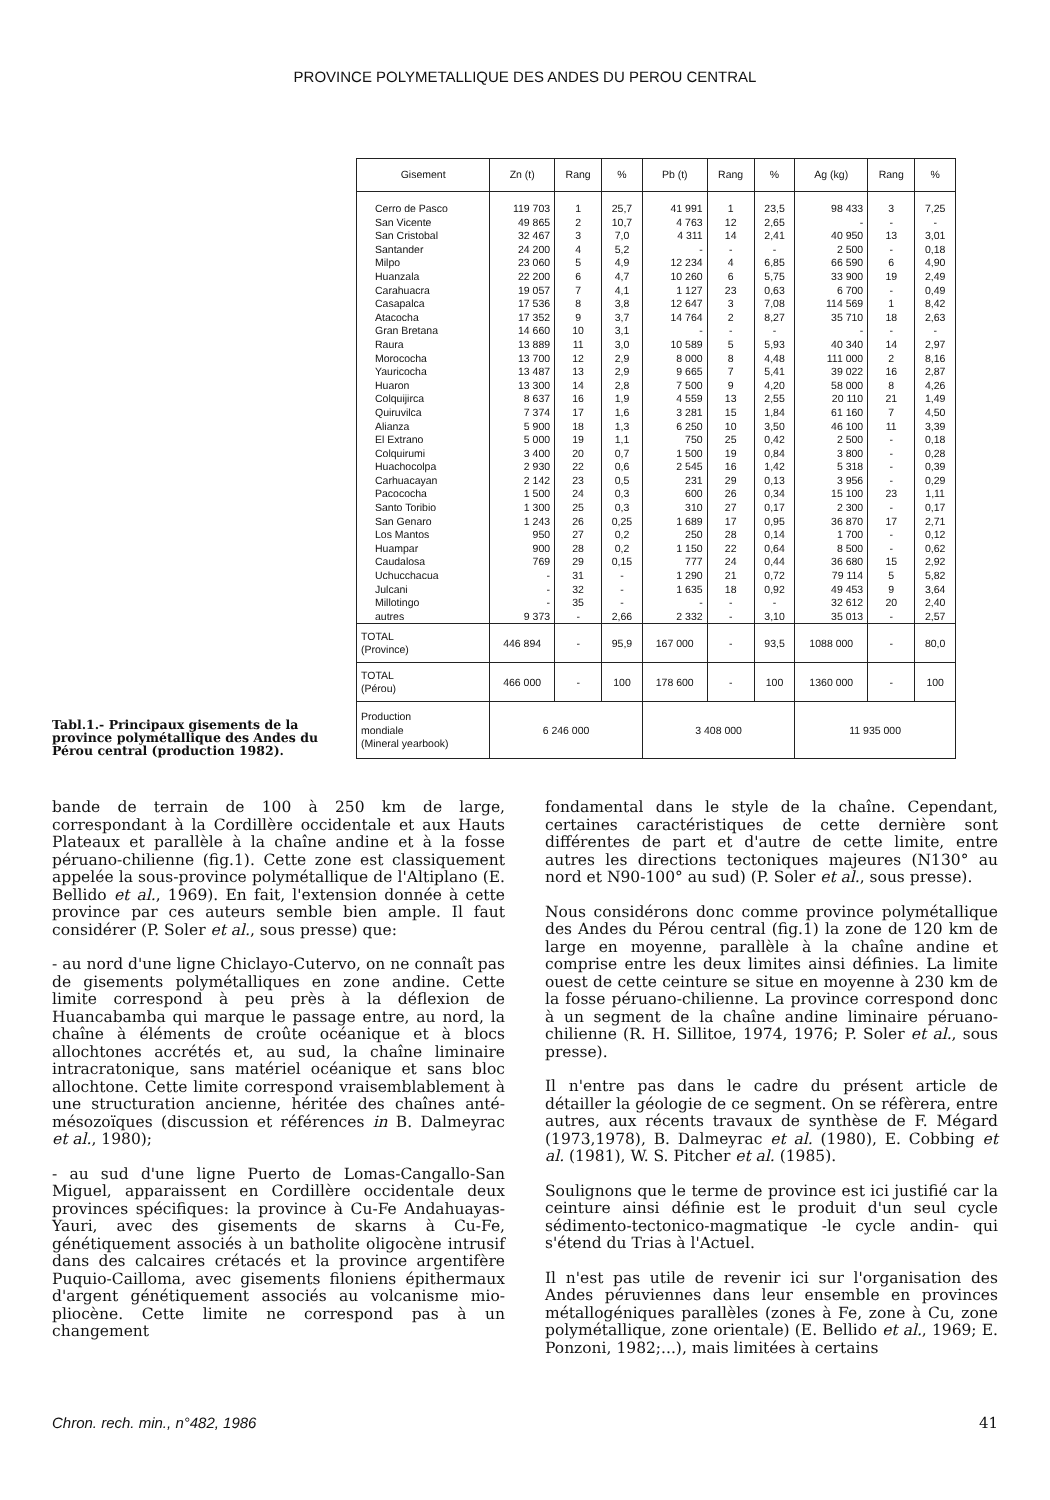PROVINCE POLYMETALLIQUE DES ANDES DU PEROU CENTRAL
Tabl.1.- Principaux gisements de la province polymétallique des Andes du Pérou central (production 1982).
| Gisement | Zn (t) | Rang | % | Pb (t) | Rang | % | Ag (kg) | Rang | % |
| --- | --- | --- | --- | --- | --- | --- | --- | --- | --- |
| Cerro de Pasco San Vicente San Cristobal Santander Milpo Huanzala Carahuacra Casapalca Atacocha Gran Bretana Raura Morococha Yauricocha Huaron Colquijirca Quiruvilca Alianza El Extrano Colquirumi Huachocolpa Carhuacayan Pacococha Santo Toribio San Genaro Los Mantos Huampar Caudalosa Uchucchacua Julcani Millotingo autres | 119 703 49 865 32 467 24 200 23 060 22 200 19 057 17 536 17 352 14 660 13 889 13 700 13 487 13 300 8 637 7 374 5 900 5 000 3 400 2 930 2 142 1 500 1 300 1 243 950 900 769 - - - 9 373 | 1 2 3 4 5 6 7 8 9 10 11 12 13 14 16 17 18 19 20 22 23 24 25 26 27 28 29 31 32 35 - | 25,7 10,7 7,0 5,2 4,9 4,7 4,1 3,8 3,7 3,1 3,0 2,9 2,9 2,8 1,9 1,6 1,3 1,1 0,7 0,6 0,5 0,3 0,3 0,25 0,2 0,2 0,15 - - - 2,66 | 41 991 4 763 4 311 - 12 234 10 260 1 127 12 647 14 764 - 10 589 8 000 9 665 7 500 4 559 3 281 6 250 750 1 500 2 545 231 600 310 1 689 250 1 150 777 1 290 1 635 - 2 332 | 1 12 14 - 4 6 23 3 2 - 5 8 7 9 13 15 10 25 19 16 29 26 27 17 28 22 24 21 18 - - | 23,5 2,65 2,41 - 6,85 5,75 0,63 7,08 8,27 - 5,93 4,48 5,41 4,20 2,55 1,84 3,50 0,42 0,84 1,42 0,13 0,34 0,17 0,95 0,14 0,64 0,44 0,72 0,92 - 3,10 | 98 433 - 40 950 2 500 66 590 33 900 6 700 114 569 35 710 - 40 340 111 000 39 022 58 000 20 110 61 160 46 100 2 500 3 800 5 318 3 956 15 100 2 300 36 870 1 700 8 500 36 680 79 114 49 453 32 612 35 013 | 3 - 13 - 6 19 - 1 18 - 14 2 16 8 21 7 11 - - - - 23 - 17 - - 15 5 9 20 - | 7,25 - 3,01 0,18 4,90 2,49 0,49 8,42 2,63 - 2,97 8,16 2,87 4,26 1,49 4,50 3,39 0,18 0,28 0,39 0,29 1,11 0,17 2,71 0,12 0,62 2,92 5,82 3,64 2,40 2,57 |
| TOTAL (Province) | 446 894 | - | 95,9 | 167 000 | - | 93,5 | 1088 000 | - | 80,0 |
| TOTAL (Pérou) | 466 000 | - | 100 | 178 600 | - | 100 | 1360 000 | - | 100 |
| Production mondiale (Mineral yearbook) | 6 246 000 | | | 3 408 000 | | | 11 935 000 | | |
bande de terrain de 100 à 250 km de large, correspondant à la Cordillère occidentale et aux Hauts Plateaux et parallèle à la chaîne andine et à la fosse péruano-chilienne (fig.1). Cette zone est classiquement appelée la sous-province polymétallique de l'Altiplano (E. Bellido et al., 1969). En fait, l'extension donnée à cette province par ces auteurs semble bien ample. Il faut considérer (P. Soler et al., sous presse) que:
- au nord d'une ligne Chiclayo-Cutervo, on ne connaît pas de gisements polymétalliques en zone andine. Cette limite correspond à peu près à la déflexion de Huancabamba qui marque le passage entre, au nord, la chaîne à éléments de croûte océanique et à blocs allochtones accrétés et, au sud, la chaîne liminaire intracratonique, sans matériel océanique et sans bloc allochtone. Cette limite correspond vraisemblablement à une structuration ancienne, héritée des chaînes anté-mésozoïques (discussion et références in B. Dalmeyrac et al., 1980);
- au sud d'une ligne Puerto de Lomas-Cangallo-San Miguel, apparaissent en Cordillère occidentale deux provinces spécifiques: la province à Cu-Fe Andahuayas-Yauri, avec des gisements de skarns à Cu-Fe, génétiquement associés à un batholite oligocène intrusif dans des calcaires crétacés et la province argentifère Puquio-Cailloma, avec gisements filoniens épithermaux d'argent génétiquement associés au volcanisme mio-pliocène. Cette limite ne correspond pas à un changement
fondamental dans le style de la chaîne. Cependant, certaines caractéristiques de cette dernière sont différentes de part et d'autre de cette limite, entre autres les directions tectoniques majeures (N130° au nord et N90-100° au sud) (P. Soler et al., sous presse).
Nous considérons donc comme province polymétallique des Andes du Pérou central (fig.1) la zone de 120 km de large en moyenne, parallèle à la chaîne andine et comprise entre les deux limites ainsi définies. La limite ouest de cette ceinture se situe en moyenne à 230 km de la fosse péruano-chilienne. La province correspond donc à un segment de la chaîne andine liminaire péruano-chilienne (R. H. Sillitoe, 1974, 1976; P. Soler et al., sous presse).
Il n'entre pas dans le cadre du présent article de détailler la géologie de ce segment. On se réfèrera, entre autres, aux récents travaux de synthèse de F. Mégard (1973,1978), B. Dalmeyrac et al. (1980), E. Cobbing et al. (1981), W. S. Pitcher et al. (1985).
Soulignons que le terme de province est ici justifié car la ceinture ainsi définie est le produit d'un seul cycle sédimento-tectonico-magmatique -le cycle andin- qui s'étend du Trias à l'Actuel.
Il n'est pas utile de revenir ici sur l'organisation des Andes péruviennes dans leur ensemble en provinces métallogéniques parallèles (zones à Fe, zone à Cu, zone polymétallique, zone orientale) (E. Bellido et al., 1969; E. Ponzoni, 1982;...), mais limitées à certains
Chron. rech. min., n°482, 1986 41